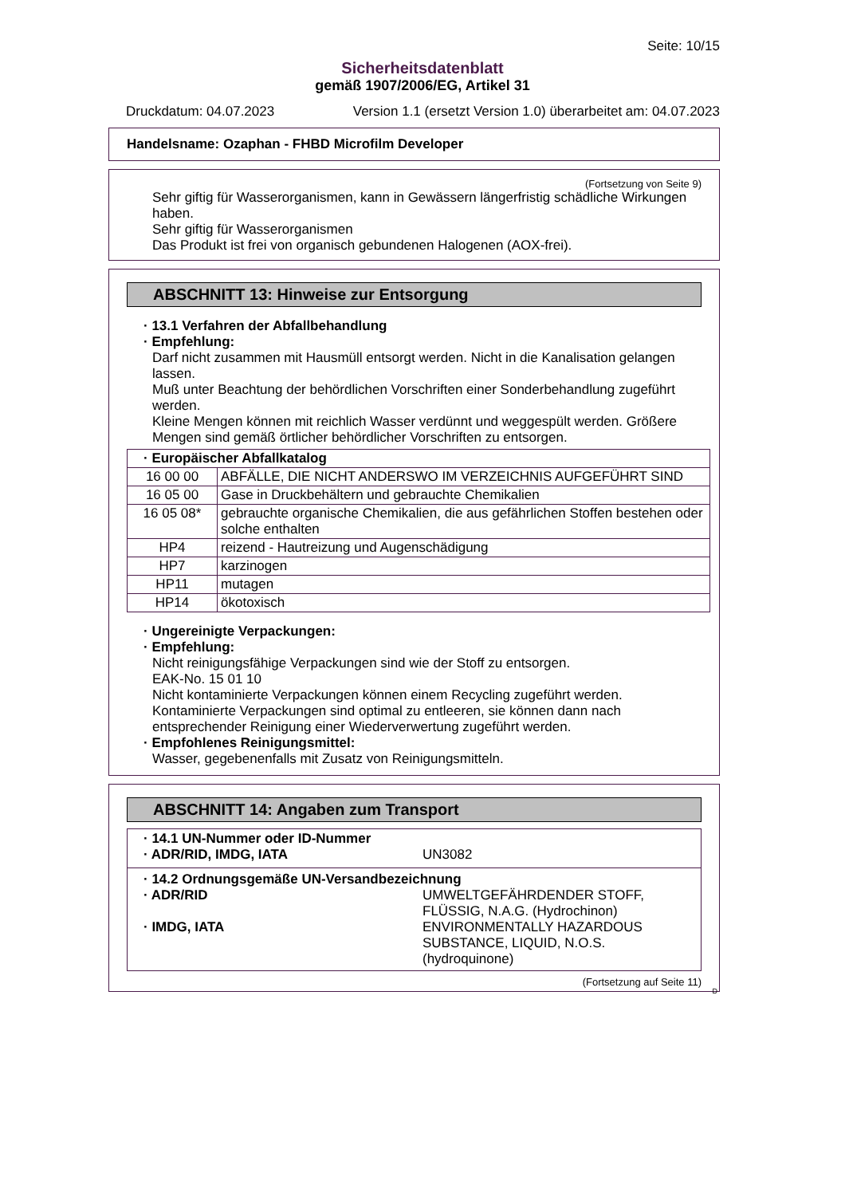Seite: 10/15
Sicherheitsdatenblatt
gemäß 1907/2006/EG, Artikel 31
Druckdatum: 04.07.2023 Version 1.1 (ersetzt Version 1.0) überarbeitet am: 04.07.2023
Handelsname: Ozaphan - FHBD Microfilm Developer
(Fortsetzung von Seite 9)
Sehr giftig für Wasserorganismen, kann in Gewässern längerfristig schädliche Wirkungen haben.
Sehr giftig für Wasserorganismen
Das Produkt ist frei von organisch gebundenen Halogenen (AOX-frei).
ABSCHNITT 13: Hinweise zur Entsorgung
· 13.1 Verfahren der Abfallbehandlung
· Empfehlung:
Darf nicht zusammen mit Hausmüll entsorgt werden. Nicht in die Kanalisation gelangen lassen.
Muß unter Beachtung der behördlichen Vorschriften einer Sonderbehandlung zugeführt werden.
Kleine Mengen können mit reichlich Wasser verdünnt und weggespült werden. Größere Mengen sind gemäß örtlicher behördlicher Vorschriften zu entsorgen.
| · Europäischer Abfallkatalog | |
| 16 00 00 | ABFÄLLE, DIE NICHT ANDERSWO IM VERZEICHNIS AUFGEFÜHRT SIND |
| 16 05 00 | Gase in Druckbehältern und gebrauchte Chemikalien |
| 16 05 08* | gebrauchte organische Chemikalien, die aus gefährlichen Stoffen bestehen oder solche enthalten |
| HP4 | reizend - Hautreizung und Augenschädigung |
| HP7 | karzinogen |
| HP11 | mutagen |
| HP14 | ökotoxisch |
· Ungereinigte Verpackungen:
· Empfehlung:
Nicht reinigungsfähige Verpackungen sind wie der Stoff zu entsorgen.
EAK-No. 15 01 10
Nicht kontaminierte Verpackungen können einem Recycling zugeführt werden.
Kontaminierte Verpackungen sind optimal zu entleeren, sie können dann nach entsprechender Reinigung einer Wiederverwertung zugeführt werden.
· Empfohlenes Reinigungsmittel:
Wasser, gegebenenfalls mit Zusatz von Reinigungsmitteln.
ABSCHNITT 14: Angaben zum Transport
· 14.1 UN-Nummer oder ID-Nummer
· ADR/RID, IMDG, IATA UN3082
· 14.2 Ordnungsgemäße UN-Versandbezeichnung
· ADR/RID UMWELTGEFÄHRDENDER STOFF,
FLÜSSIG, N.A.G. (Hydrochinon)
· IMDG, IATA ENVIRONMENTALLY HAZARDOUS
SUBSTANCE, LIQUID, N.O.S.
(hydroquinone)
(Fortsetzung auf Seite 11)
D